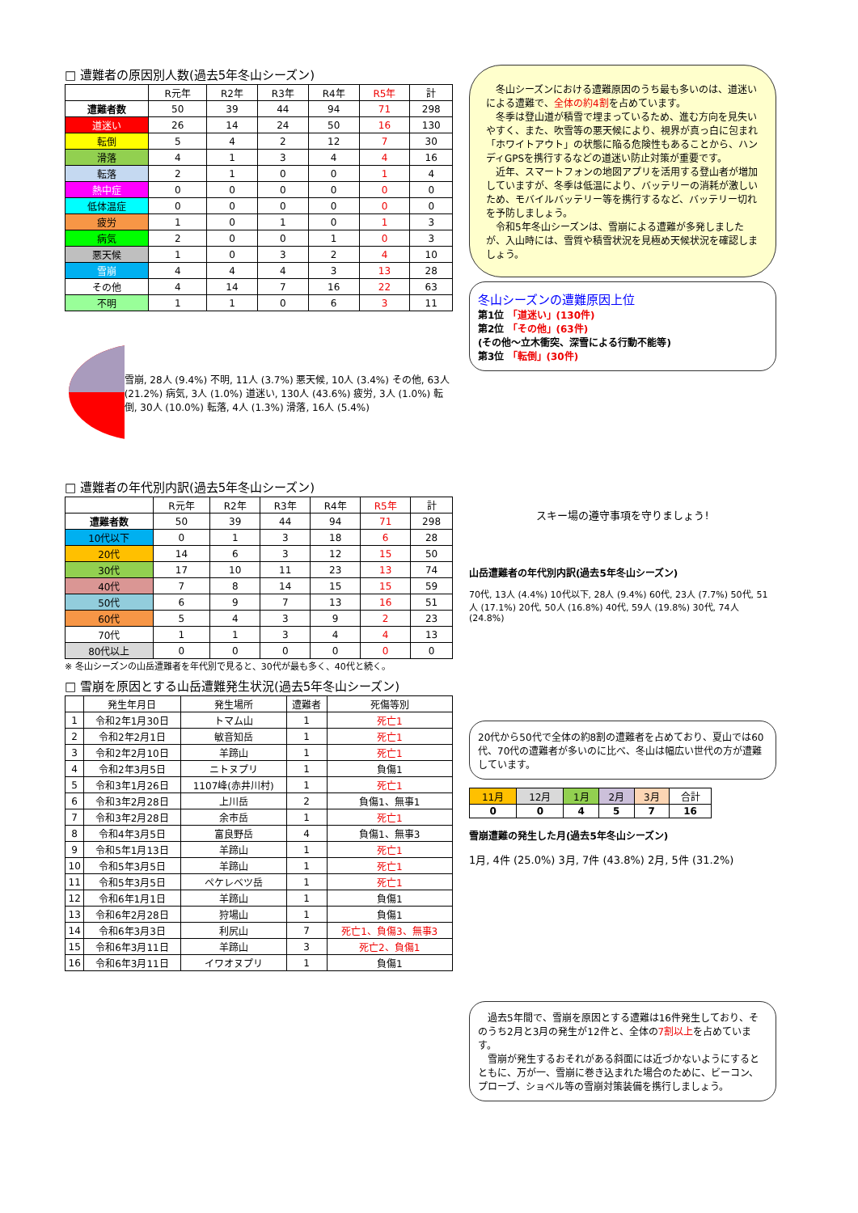□ 遭難者の原因別人数(過去5年冬山シーズン)
| | R元年 | R2年 | R3年 | R4年 | R5年 | 計 |
| --- | --- | --- | --- | --- | --- | --- |
| 遭難者数 | 50 | 39 | 44 | 94 | 71 | 298 |
| 道迷い | 26 | 14 | 24 | 50 | 16 | 130 |
| 転倒 | 5 | 4 | 2 | 12 | 7 | 30 |
| 滑落 | 4 | 1 | 3 | 4 | 4 | 16 |
| 転落 | 2 | 1 | 0 | 0 | 1 | 4 |
| 熱中症 | 0 | 0 | 0 | 0 | 0 | 0 |
| 低体温症 | 0 | 0 | 0 | 0 | 0 | 0 |
| 疲労 | 1 | 0 | 1 | 0 | 1 | 3 |
| 病気 | 2 | 0 | 0 | 1 | 0 | 3 |
| 悪天候 | 1 | 0 | 3 | 2 | 4 | 10 |
| 雪崩 | 4 | 4 | 4 | 3 | 13 | 28 |
| その他 | 4 | 14 | 7 | 16 | 22 | 63 |
| 不明 | 1 | 1 | 0 | 6 | 3 | 11 |
雪崩, 28人 (9.4%) 不明, 11人 (3.7%) 悪天候, 10人 (3.4%) その他, 63人 (21.2%) 病気, 3人 (1.0%) 道迷い, 130人 (43.6%) 疲労, 3人 (1.0%) 転倒, 30人 (10.0%) 転落, 4人 (1.3%) 滑落, 16人 (5.4%)
□ 遭難者の年代別内訳(過去5年冬山シーズン)
| | R元年 | R2年 | R3年 | R4年 | R5年 | 計 |
| --- | --- | --- | --- | --- | --- | --- |
| 遭難者数 | 50 | 39 | 44 | 94 | 71 | 298 |
| 10代以下 | 0 | 1 | 3 | 18 | 6 | 28 |
| 20代 | 14 | 6 | 3 | 12 | 15 | 50 |
| 30代 | 17 | 10 | 11 | 23 | 13 | 74 |
| 40代 | 7 | 8 | 14 | 15 | 15 | 59 |
| 50代 | 6 | 9 | 7 | 13 | 16 | 51 |
| 60代 | 5 | 4 | 3 | 9 | 2 | 23 |
| 70代 | 1 | 1 | 3 | 4 | 4 | 13 |
| 80代以上 | 0 | 0 | 0 | 0 | 0 | 0 |
※ 冬山シーズンの山岳遭難者を年代別で見ると、30代が最も多く、40代と続く。
□ 雪崩を原因とする山岳遭難発生状況(過去5年冬山シーズン)
| | 発生年月日 | 発生場所 | 遭難者 | 死傷等別 |
| --- | --- | --- | --- | --- |
| 1 | 令和2年1月30日 | トマム山 | 1 | 死亡1 |
| 2 | 令和2年2月1日 | 敏音知岳 | 1 | 死亡1 |
| 3 | 令和2年2月10日 | 羊蹄山 | 1 | 死亡1 |
| 4 | 令和2年3月5日 | ニトヌプリ | 1 | 負傷1 |
| 5 | 令和3年1月26日 | 1107峰(赤井川村) | 1 | 死亡1 |
| 6 | 令和3年2月28日 | 上川岳 | 2 | 負傷1、無事1 |
| 7 | 令和3年2月28日 | 余市岳 | 1 | 死亡1 |
| 8 | 令和4年3月5日 | 富良野岳 | 4 | 負傷1、無事3 |
| 9 | 令和5年1月13日 | 羊蹄山 | 1 | 死亡1 |
| 10 | 令和5年3月5日 | 羊蹄山 | 1 | 死亡1 |
| 11 | 令和5年3月5日 | ペケレベツ岳 | 1 | 死亡1 |
| 12 | 令和6年1月1日 | 羊蹄山 | 1 | 負傷1 |
| 13 | 令和6年2月28日 | 狩場山 | 1 | 負傷1 |
| 14 | 令和6年3月3日 | 利尻山 | 7 | 死亡1、負傷3、無事3 |
| 15 | 令和6年3月11日 | 羊蹄山 | 3 | 死亡2、負傷1 |
| 16 | 令和6年3月11日 | イワオヌプリ | 1 | 負傷1 |
　冬山シーズンにおける遭難原因のうち最も多いのは、道迷いによる遭難で、全体の約4割を占めています。
　冬季は登山道が積雪で埋まっているため、進む方向を見失いやすく、また、吹雪等の悪天候により、視界が真っ白に包まれ「ホワイトアウト」の状態に陥る危険性もあることから、ハンディGPSを携行するなどの道迷い防止対策が重要です。
　近年、スマートフォンの地図アプリを活用する登山者が増加していますが、冬季は低温により、バッテリーの消耗が激しいため、モバイルバッテリー等を携行するなど、バッテリー切れを予防しましょう。
　令和5年冬山シーズンは、雪崩による遭難が多発しましたが、入山時には、雪質や積雪状況を見極め天候状況を確認しましょう。
冬山シーズンの遭難原因上位
第1位 「道迷い」(130件)
第2位 「その他」(63件)
(その他～立木衝突、深雪による行動不能等)
第3位 「転倒」(30件)
スキー場の遵守事項を守りましょう!
山岳遭難者の年代別内訳(過去5年冬山シーズン)
70代, 13人 (4.4%) 10代以下, 28人 (9.4%) 60代, 23人 (7.7%) 50代, 51人 (17.1%) 20代, 50人 (16.8%) 40代, 59人 (19.8%) 30代, 74人 (24.8%)
20代から50代で全体の約8割の遭難者を占めており、夏山では60代、70代の遭難者が多いのに比べ、冬山は幅広い世代の方が遭難しています。
| 11月 | 12月 | 1月 | 2月 | 3月 | 合計 |
| --- | --- | --- | --- | --- | --- |
| 0 | 0 | 4 | 5 | 7 | 16 |
雪崩遭難の発生した月(過去5年冬山シーズン)
1月, 4件 (25.0%) 3月, 7件 (43.8%) 2月, 5件 (31.2%)
　過去5年間で、雪崩を原因とする遭難は16件発生しており、そのうち2月と3月の発生が12件と、全体の7割以上を占めています。
　雪崩が発生するおそれがある斜面には近づかないようにするとともに、万が一、雪崩に巻き込まれた場合のために、ビーコン、プローブ、ショベル等の雪崩対策装備を携行しましょう。